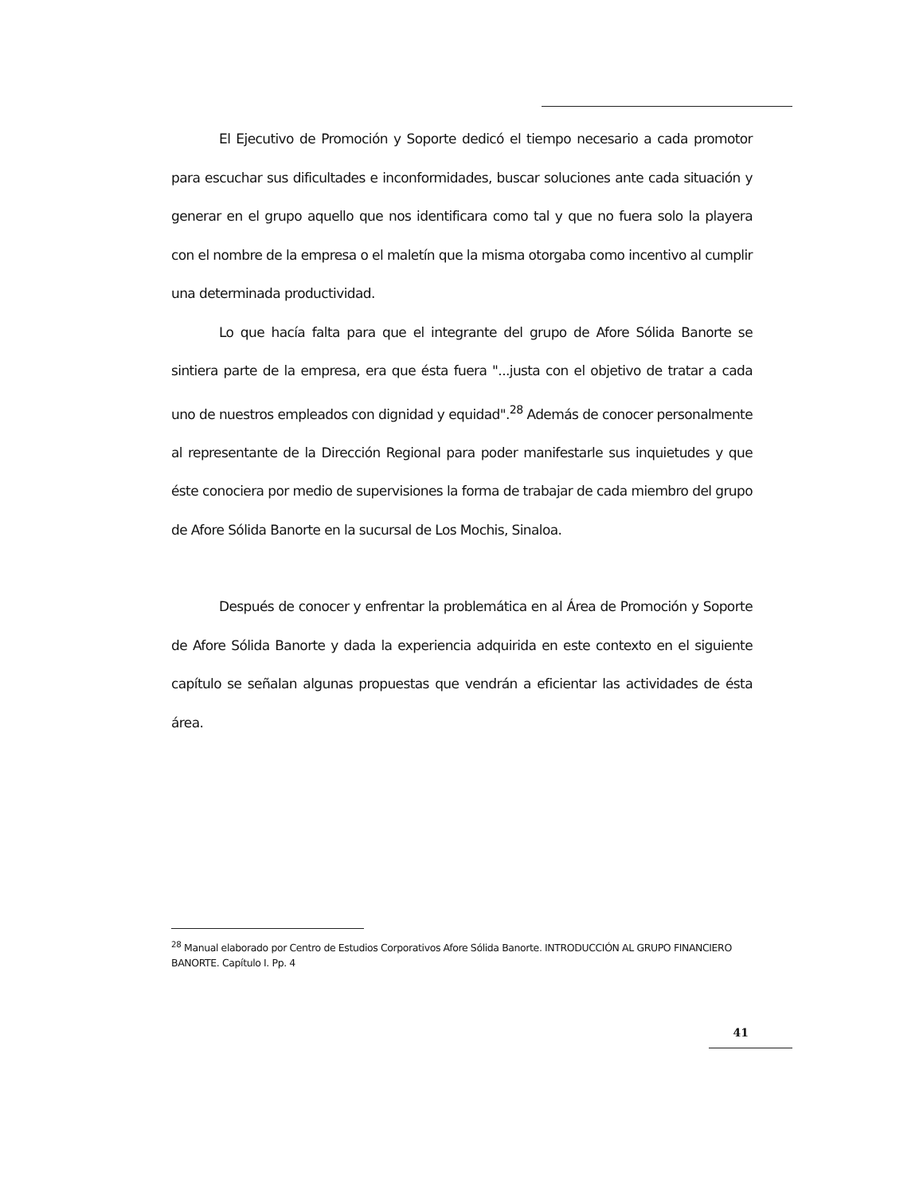El Ejecutivo de Promoción y Soporte dedicó el tiempo necesario a cada promotor para escuchar sus dificultades e inconformidades, buscar soluciones ante cada situación y generar en el grupo aquello que nos identificara como tal y que no fuera solo la playera con el nombre de la empresa o el maletín que la misma otorgaba como incentivo al cumplir una determinada productividad.
Lo que hacía falta para que el integrante del grupo de Afore Sólida Banorte se sintiera parte de la empresa, era que ésta fuera "...justa con el objetivo de tratar a cada uno de nuestros empleados con dignidad y equidad".<sup>28</sup> Además de conocer personalmente al representante de la Dirección Regional para poder manifestarle sus inquietudes y que éste conociera por medio de supervisiones la forma de trabajar de cada miembro del grupo de Afore Sólida Banorte en la sucursal de Los Mochis, Sinaloa.
Después de conocer y enfrentar la problemática en al Área de Promoción y Soporte de Afore Sólida Banorte y dada la experiencia adquirida en este contexto en el siguiente capítulo se señalan algunas propuestas que vendrán a eficientar las actividades de ésta área.
<sup>28</sup> Manual elaborado por Centro de Estudios Corporativos Afore Sólida Banorte. INTRODUCCIÓN AL GRUPO FINANCIERO BANORTE. Capítulo I. Pp. 4
41